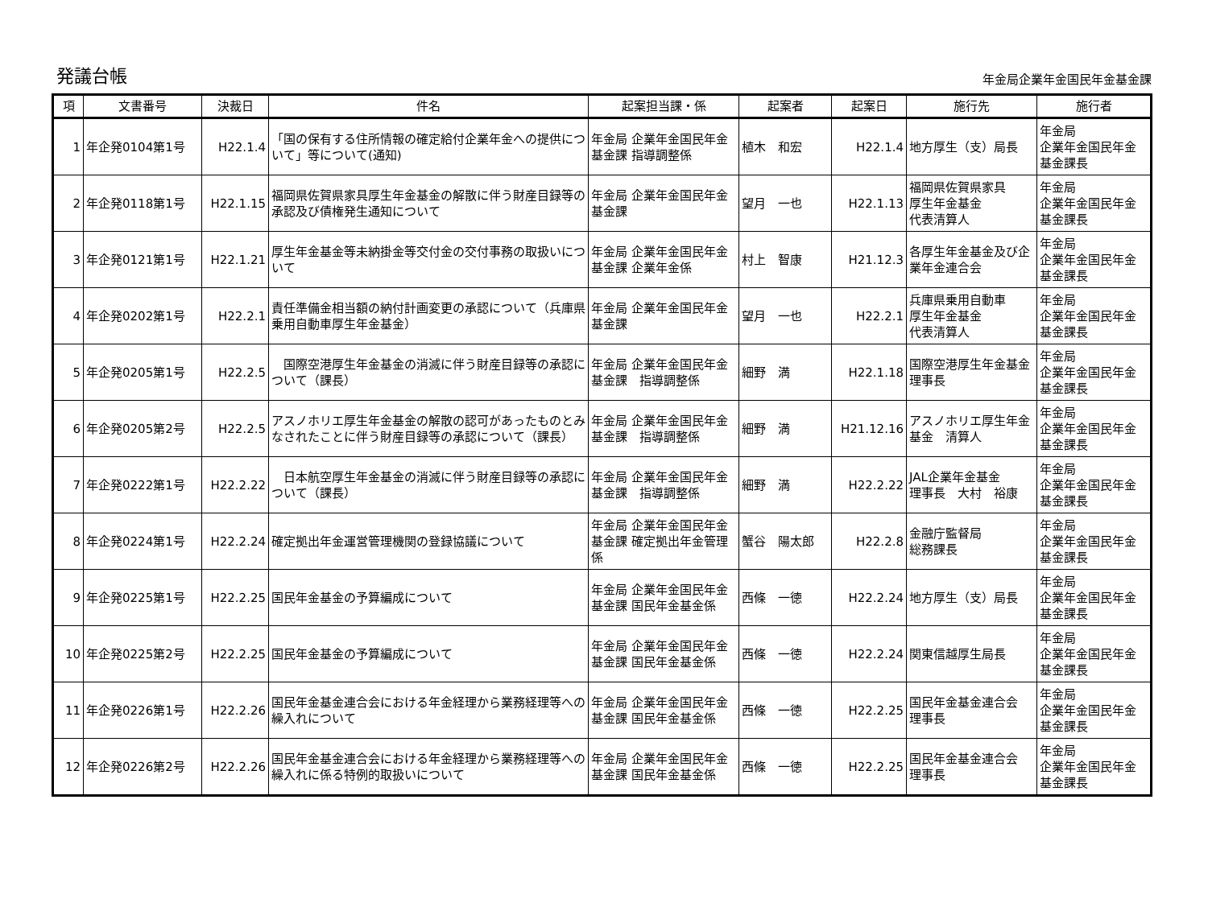発議台帳
年金局企業年金国民年金基金課
| 項 | 文書番号 | 決裁日 | 件名 | 起案担当課・係 | 起案者 | 起案日 | 施行先 | 施行者 |
| --- | --- | --- | --- | --- | --- | --- | --- | --- |
| 1 | 年企発0104第1号 | H22.1.4 | 「国の保有する住所情報の確定給付企業年金への提供について」等について(通知) | 年金局 企業年金国民年金基金課 指導調整係 | 植木 和宏 | H22.1.4 | 地方厚生（支）局長 | 年金局 企業年金国民年金基金課長 |
| 2 | 年企発0118第1号 | H22.1.15 | 福岡県佐賀県家具厚生年金基金の解散に伴う財産目録等の承認及び債権発生通知について | 年金局 企業年金国民年金基金課 | 望月 一也 | H22.1.13 | 福岡県佐賀県家具 厚生年金基金 代表清算人 | 年金局 企業年金国民年金基金課長 |
| 3 | 年企発0121第1号 | H22.1.21 | 厚生年金基金等未納掛金等交付金の交付事務の取扱いについて | 年金局 企業年金国民年金基金課 企業年金係 | 村上 智康 | H21.12.3 | 各厚生年金基金及び企業年金連合会 | 年金局 企業年金国民年金基金課長 |
| 4 | 年企発0202第1号 | H22.2.1 | 責任準備金相当額の納付計画変更の承認について（兵庫県乗用自動車厚生年金基金） | 年金局 企業年金国民年金基金課 | 望月 一也 | H22.2.1 | 兵庫県乗用自動車 厚生年金基金 代表清算人 | 年金局 企業年金国民年金基金課長 |
| 5 | 年企発0205第1号 | H22.2.5 | 国際空港厚生年金基金の消滅に伴う財産目録等の承認について（課長） | 年金局 企業年金国民年金基金課 指導調整係 | 細野 満 | H22.1.18 | 国際空港厚生年金基金 理事長 | 年金局 企業年金国民年金基金課長 |
| 6 | 年企発0205第2号 | H22.2.5 | アスノホリエ厚生年金基金の解散の認可があったものとみなされたことに伴う財産目録等の承認について（課長） | 年金局 企業年金国民年金基金課 指導調整係 | 細野 満 | H21.12.16 | アスノホリエ厚生年金基金 清算人 | 年金局 企業年金国民年金基金課長 |
| 7 | 年企発0222第1号 | H22.2.22 | 日本航空厚生年金基金の消滅に伴う財産目録等の承認について（課長） | 年金局 企業年金国民年金基金課 指導調整係 | 細野 満 | H22.2.22 | JAL企業年金基金 理事長 大村 裕康 | 年金局 企業年金国民年金基金課長 |
| 8 | 年企発0224第1号 | H22.2.24 | 確定拠出年金運営管理機関の登録協議について | 年金局 企業年金国民年金基金課 確定拠出年金管理係 | 蟹谷 陽太郎 | H22.2.8 | 金融庁監督局 総務課長 | 年金局 企業年金国民年金基金課長 |
| 9 | 年企発0225第1号 | H22.2.25 | 国民年金基金の予算編成について | 年金局 企業年金国民年金基金課 国民年金基金係 | 西條 一徳 | H22.2.24 | 地方厚生（支）局長 | 年金局 企業年金国民年金基金課長 |
| 10 | 年企発0225第2号 | H22.2.25 | 国民年金基金の予算編成について | 年金局 企業年金国民年金基金課 国民年金基金係 | 西條 一徳 | H22.2.24 | 関東信越厚生局長 | 年金局 企業年金国民年金基金課長 |
| 11 | 年企発0226第1号 | H22.2.26 | 国民年金基金連合会における年金経理から業務経理等への繰入れについて | 年金局 企業年金国民年金基金課 国民年金基金係 | 西條 一徳 | H22.2.25 | 国民年金基金連合会 理事長 | 年金局 企業年金国民年金基金課長 |
| 12 | 年企発0226第2号 | H22.2.26 | 国民年金基金連合会における年金経理から業務経理等への繰入れに係る特例的取扱いについて | 年金局 企業年金国民年金基金課 国民年金基金係 | 西條 一徳 | H22.2.25 | 国民年金基金連合会 理事長 | 年金局 企業年金国民年金基金課長 |